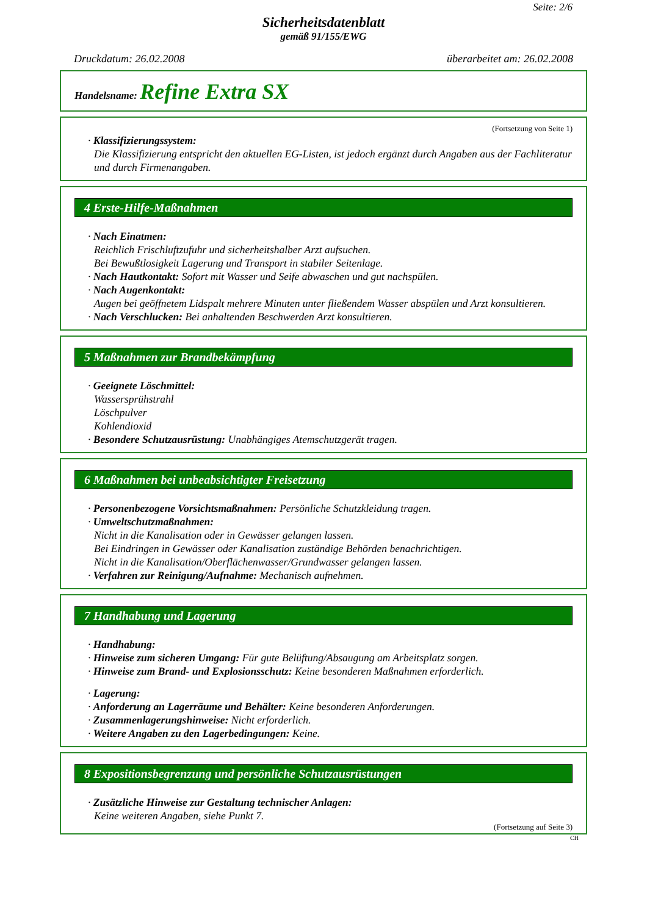Seite: 2/6
Sicherheitsdatenblatt
gemäß 91/155/EWG
Druckdatum: 26.02.2008 überarbeitet am: 26.02.2008
Handelsname: Refine Extra SX
(Fortsetzung von Seite 1)
· Klassifizierungssystem:
Die Klassifizierung entspricht den aktuellen EG-Listen, ist jedoch ergänzt durch Angaben aus der Fachliteratur und durch Firmenangaben.
4 Erste-Hilfe-Maßnahmen
· Nach Einatmen:
Reichlich Frischluftzufuhr und sicherheitshalber Arzt aufsuchen.
Bei Bewußtlosigkeit Lagerung und Transport in stabiler Seitenlage.
· Nach Hautkontakt: Sofort mit Wasser und Seife abwaschen und gut nachspülen.
· Nach Augenkontakt:
Augen bei geöffnetem Lidspalt mehrere Minuten unter fließendem Wasser abspülen und Arzt konsultieren.
· Nach Verschlucken: Bei anhaltenden Beschwerden Arzt konsultieren.
5 Maßnahmen zur Brandbekämpfung
· Geeignete Löschmittel:
Wassersprühstrahl
Löschpulver
Kohlendioxid
· Besondere Schutzausrüstung: Unabhängiges Atemschutzgerät tragen.
6 Maßnahmen bei unbeabsichtigter Freisetzung
· Personenbezogene Vorsichtsmaßnahmen: Persönliche Schutzkleidung tragen.
· Umweltschutzmaßnahmen:
Nicht in die Kanalisation oder in Gewässer gelangen lassen.
Bei Eindringen in Gewässer oder Kanalisation zuständige Behörden benachrichtigen.
Nicht in die Kanalisation/Oberflächenwasser/Grundwasser gelangen lassen.
· Verfahren zur Reinigung/Aufnahme: Mechanisch aufnehmen.
7 Handhabung und Lagerung
· Handhabung:
· Hinweise zum sicheren Umgang: Für gute Belüftung/Absaugung am Arbeitsplatz sorgen.
· Hinweise zum Brand- und Explosionsschutz: Keine besonderen Maßnahmen erforderlich.
· Lagerung:
· Anforderung an Lagerräume und Behälter: Keine besonderen Anforderungen.
· Zusammenlagerungshinweise: Nicht erforderlich.
· Weitere Angaben zu den Lagerbedingungen: Keine.
8 Expositionsbegrenzung und persönliche Schutzausrüstungen
· Zusätzliche Hinweise zur Gestaltung technischer Anlagen:
Keine weiteren Angaben, siehe Punkt 7.
(Fortsetzung auf Seite 3)
CH